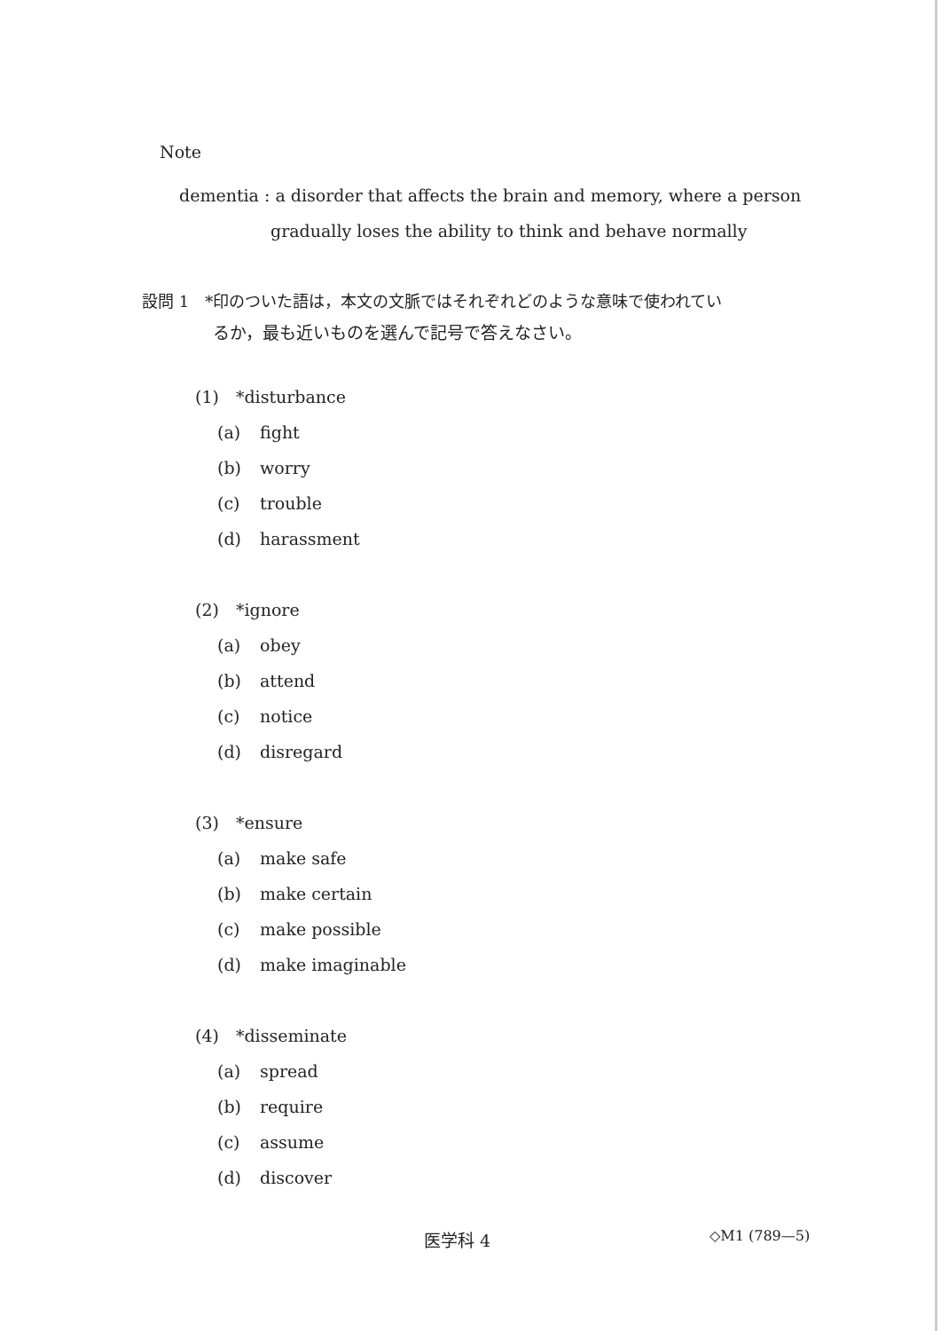Note
dementia : a disorder that affects the brain and memory, where a person
gradually loses the ability to think and behave normally
設問 1　*印のついた語は，本文の文脈ではそれぞれどのような意味で使われてい
るか，最も近いものを選んで記号で答えなさい。
(1)　*disturbance
(a) fight
(b) worry
(c) trouble
(d) harassment
(2)　*ignore
(a) obey
(b) attend
(c) notice
(d) disregard
(3)　*ensure
(a) make safe
(b) make certain
(c) make possible
(d) make imaginable
(4)　*disseminate
(a) spread
(b) require
(c) assume
(d) discover
医学科 4 ◇M1 (789—5)